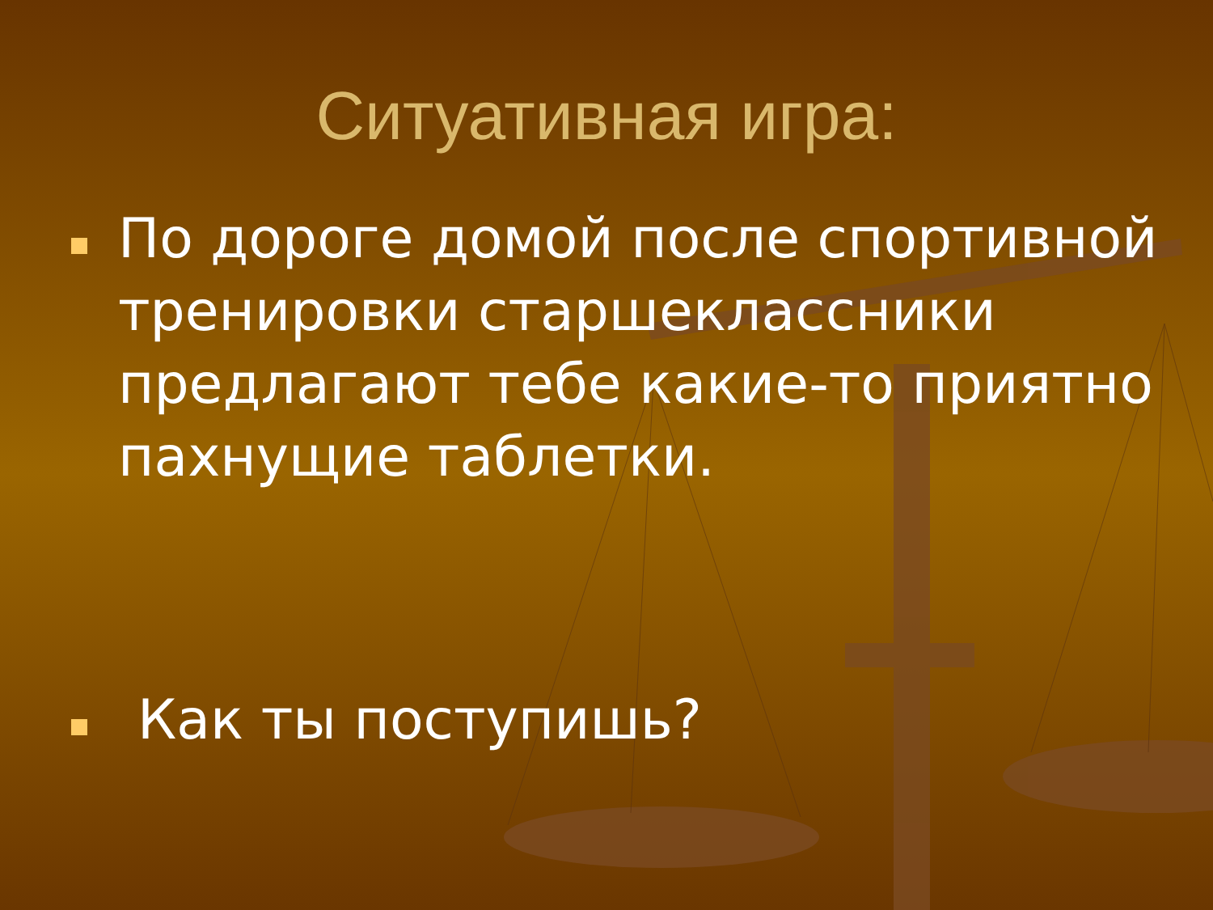Ситуативная игра:
По дороге домой после спортивной тренировки старшеклассники предлагают тебе какие-то приятно пахнущие таблетки.
Как ты поступишь?